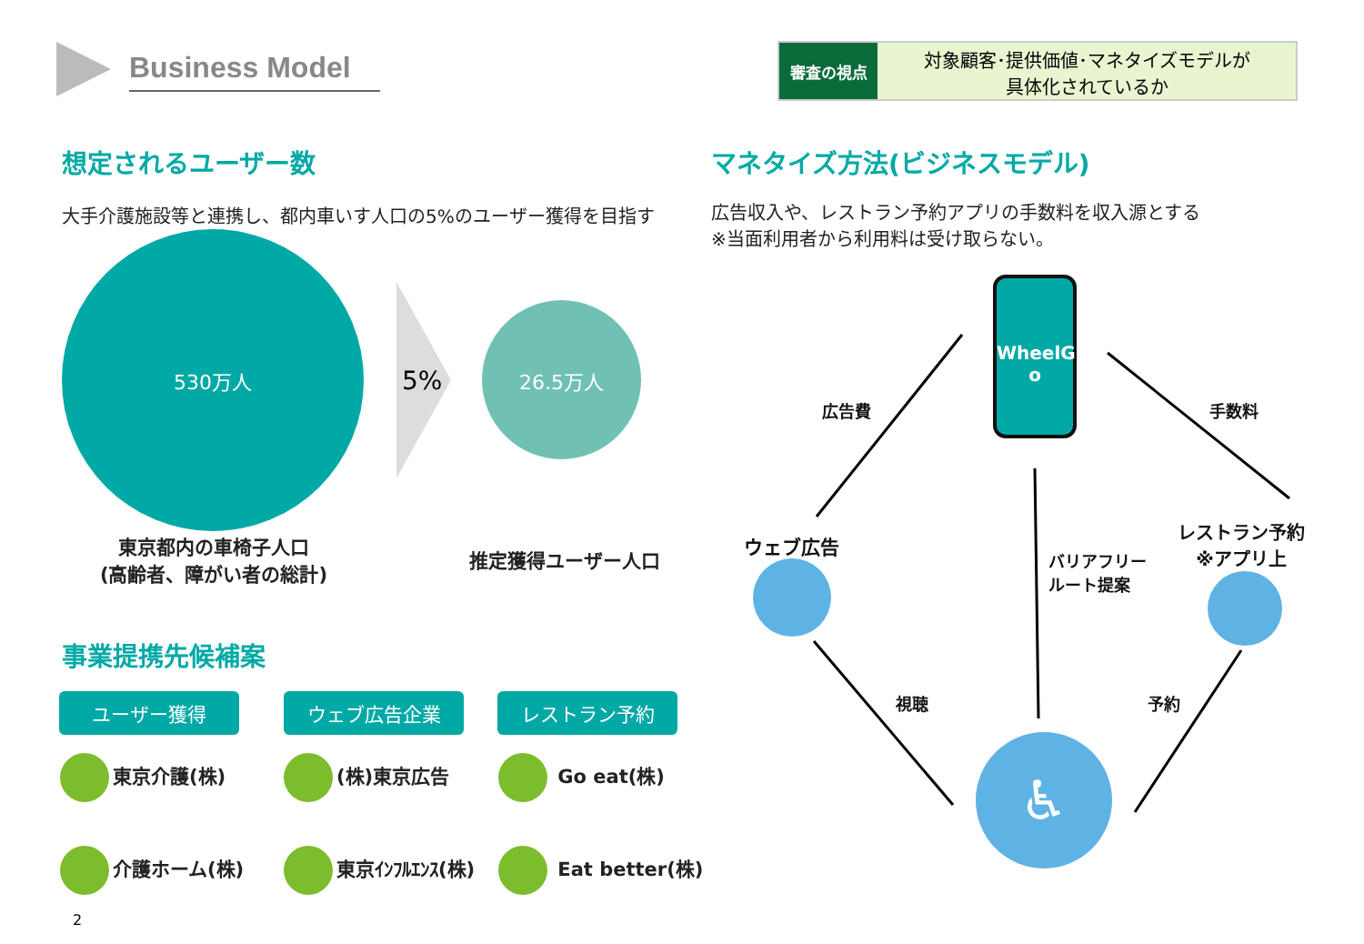Business Model
審査の視点
対象顧客･提供価値･マネタイズモデルが
具体化されているか
想定されるユーザー数
大手介護施設等と連携し、都内車いす人口の5%のユーザー獲得を目指す
530万人
5%
26.5万人
東京都内の車椅子人口
(高齢者、障がい者の総計)
推定獲得ユーザー人口
事業提携先候補案
ユーザー獲得 ウェブ広告企業 レストラン予約
東京介護(株) (株)東京広告 Go eat(株)
介護ホーム(株) 東京ｲﾝﾌﾙｴﾝｽ(株) Eat better(株)
2
マネタイズ方法(ビジネスモデル)
広告収入や、レストラン予約アプリの手数料を収入源とする
※当面利用者から利用料は受け取らない。
WheelG
o
広告費 手数料
ウェブ広告
バリアフリー
ルート提案
レストラン予約
※アプリ上
視聴 予約
♿